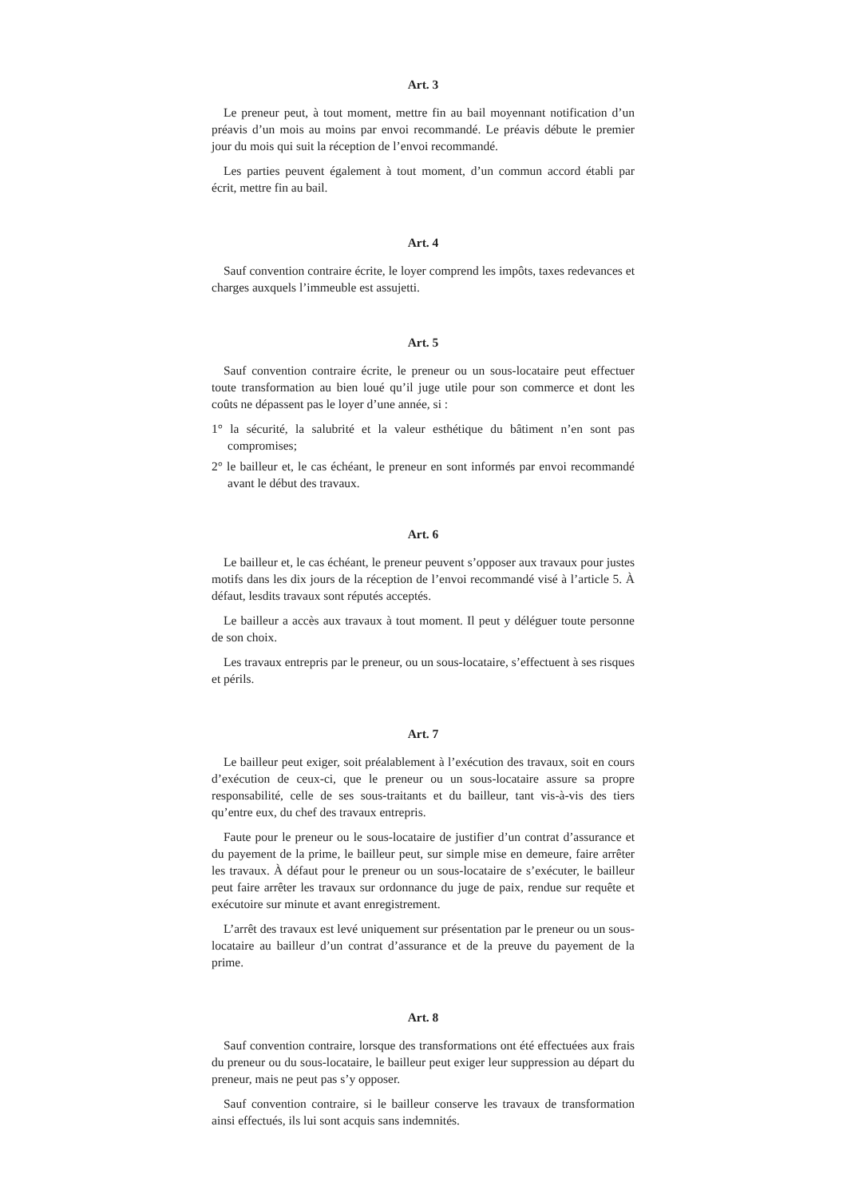Art. 3
Le preneur peut, à tout moment, mettre fin au bail moyennant notification d’un préavis d’un mois au moins par envoi recommandé. Le préavis débute le premier jour du mois qui suit la réception de l’envoi recommandé.
Les parties peuvent également à tout moment, d’un commun accord établi par écrit, mettre fin au bail.
Art. 4
Sauf convention contraire écrite, le loyer comprend les impôts, taxes redevances et charges auxquels l’immeuble est assujetti.
Art. 5
Sauf convention contraire écrite, le preneur ou un sous-locataire peut effectuer toute transformation au bien loué qu’il juge utile pour son commerce et dont les coûts ne dépassent pas le loyer d’une année, si :
1° la sécurité, la salubrité et la valeur esthétique du bâtiment n’en sont pas compromises;
2° le bailleur et, le cas échéant, le preneur en sont informés par envoi recommandé avant le début des travaux.
Art. 6
Le bailleur et, le cas échéant, le preneur peuvent s’opposer aux travaux pour justes motifs dans les dix jours de la réception de l’envoi recommandé visé à l’article 5. À défaut, lesdits travaux sont réputés acceptés.
Le bailleur a accès aux travaux à tout moment. Il peut y déléguer toute personne de son choix.
Les travaux entrepris par le preneur, ou un sous-locataire, s’effectuent à ses risques et périls.
Art. 7
Le bailleur peut exiger, soit préalablement à l’exécution des travaux, soit en cours d’exécution de ceux-ci, que le preneur ou un sous-locataire assure sa propre responsabilité, celle de ses sous-traitants et du bailleur, tant vis-à-vis des tiers qu’entre eux, du chef des travaux entrepris.
Faute pour le preneur ou le sous-locataire de justifier d’un contrat d’assurance et du payement de la prime, le bailleur peut, sur simple mise en demeure, faire arrêter les travaux. À défaut pour le preneur ou un sous-locataire de s’exécuter, le bailleur peut faire arrêter les travaux sur ordonnance du juge de paix, rendue sur requête et exécutoire sur minute et avant enregistrement.
L’arrêt des travaux est levé uniquement sur présentation par le preneur ou un sous-locataire au bailleur d’un contrat d’assurance et de la preuve du payement de la prime.
Art. 8
Sauf convention contraire, lorsque des transformations ont été effectuées aux frais du preneur ou du sous-locataire, le bailleur peut exiger leur suppression au départ du preneur, mais ne peut pas s’y opposer.
Sauf convention contraire, si le bailleur conserve les travaux de transformation ainsi effectués, ils lui sont acquis sans indemnités.